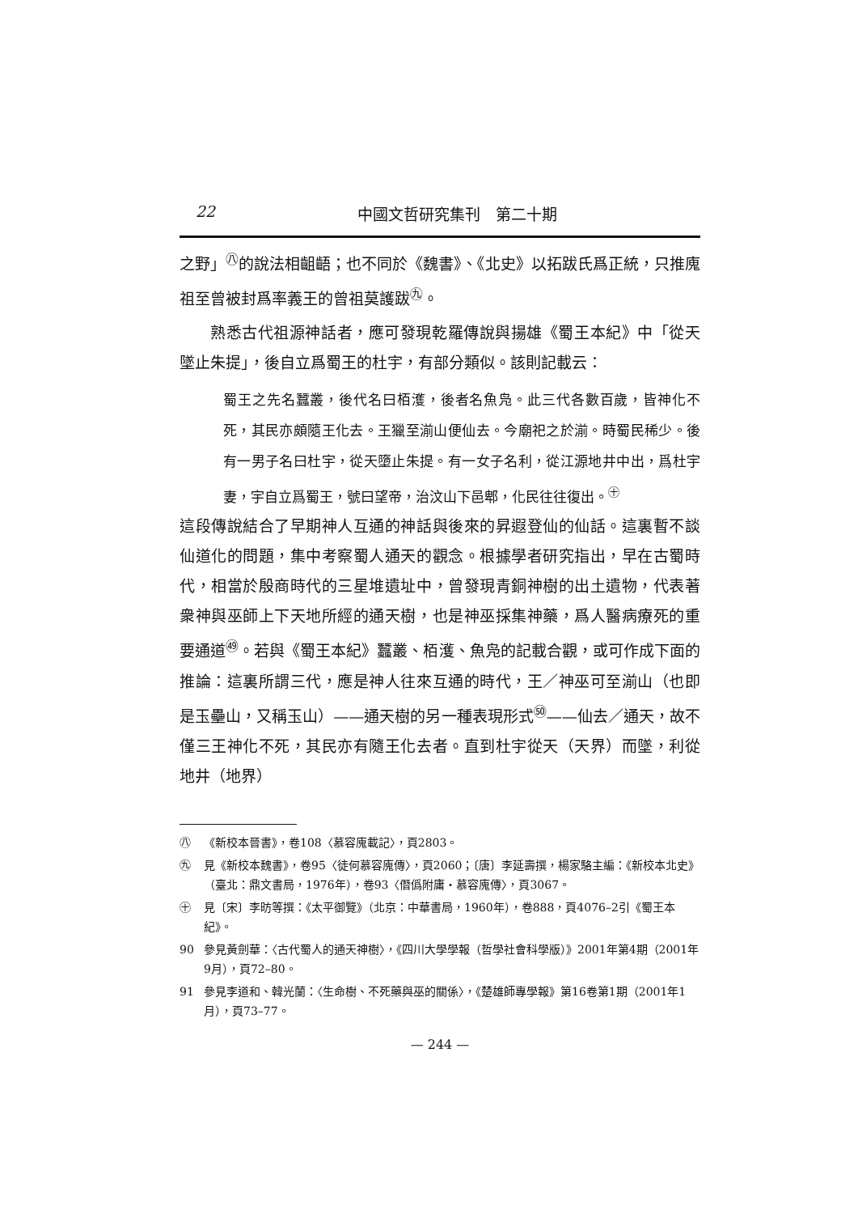22 中國文哲研究集刊　第二十期
之野」<sup>㊇</sup>的說法相齟齬；也不同於《魏書》、《北史》以拓跋氏爲正統，只推廆祖至曾被封爲率義王的曾祖莫護跋<sup>㊈</sup>。
熟悉古代祖源神話者，應可發現乾羅傳說與揚雄《蜀王本紀》中「從天墜止朱提」，後自立爲蜀王的杜宇，有部分類似。該則記載云：
蜀王之先名蠶叢，後代名曰栢濩，後者名魚凫。此三代各數百歲，皆神化不死，其民亦頗隨王化去。王獵至湔山便仙去。今廟祀之於湔。時蜀民稀少。後有一男子名曰杜宇，從天墮止朱提。有一女子名利，從江源地井中出，爲杜宇妻，宇自立爲蜀王，號曰望帝，治汶山下邑郫，化民往往復出。<sup>㊉</sup>
這段傳說結合了早期神人互通的神話與後來的昇遐登仙的仙話。這裏暫不談仙道化的問題，集中考察蜀人通天的觀念。根據學者研究指出，早在古蜀時代，相當於殷商時代的三星堆遺址中，曾發現青銅神樹的出土遺物，代表著衆神與巫師上下天地所經的通天樹，也是神巫採集神藥，爲人醫病療死的重要通道<sup>㊾</sup>。若與《蜀王本紀》蠶叢、栢濩、魚凫的記載合觀，或可作成下面的推論：這裏所謂三代，應是神人往來互通的時代，王／神巫可至湔山（也即是玉壘山，又稱玉山）——通天樹的另一種表現形式<sup>㊿</sup>——仙去／通天，故不僅三王神化不死，其民亦有隨王化去者。直到杜宇從天（天界）而墜，利從地井（地界）
㊇ 《新校本晉書》，卷108〈慕容廆載記〉，頁2803。
㊈ 見《新校本魏書》，卷95〈徒何慕容廆傳〉，頁2060；〔唐〕李延壽撰，楊家駱主編：《新校本北史》（臺北：鼎文書局，1976年），卷93〈僭僞附庸・慕容廆傳〉，頁3067。
㊉ 見〔宋〕李昉等撰：《太平御覽》（北京：中華書局，1960年），卷888，頁4076–2引《蜀王本紀》。
90 參見黃劍華：〈古代蜀人的通天神樹〉，《四川大學學報（哲學社會科學版）》2001年第4期（2001年9月），頁72–80。
91 參見李道和、韓光蘭：〈生命樹、不死藥與巫的關係〉，《楚雄師專學報》第16卷第1期（2001年1月），頁73–77。
— 244 —